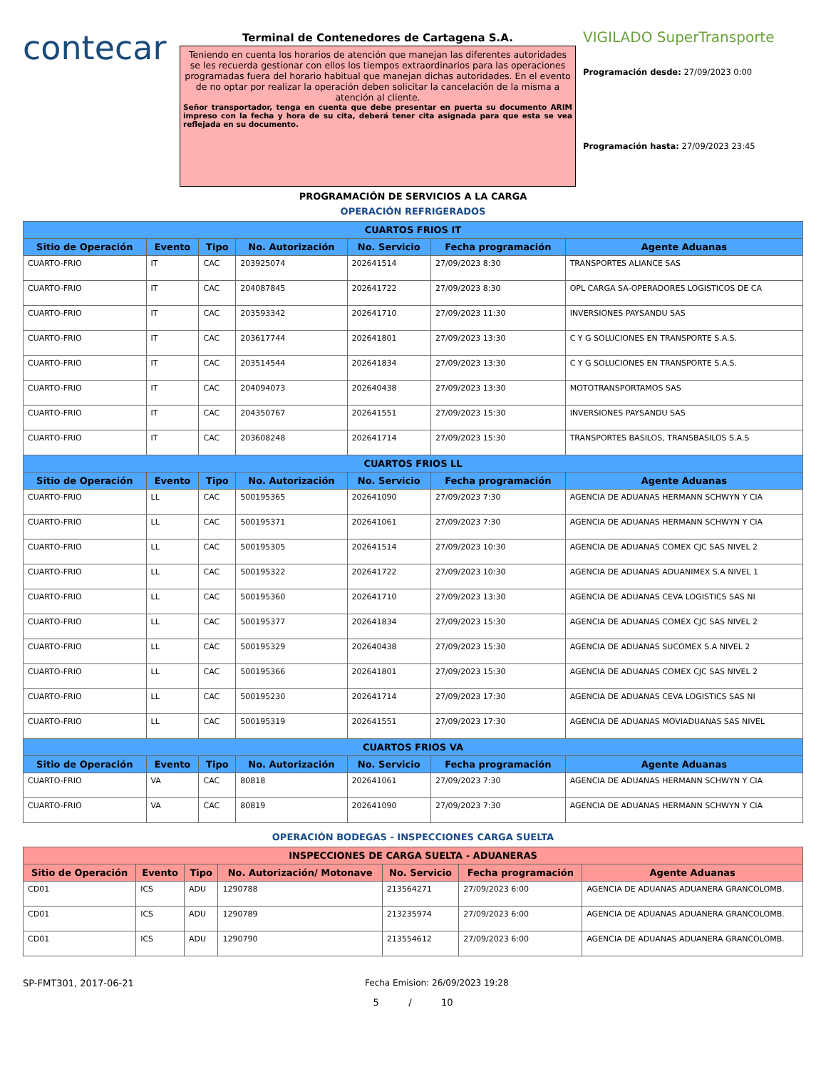contecar
Terminal de Contenedores de Cartagena S.A.
Teniendo en cuenta los horarios de atención que manejan las diferentes autoridades se les recuerda gestionar con ellos los tiempos extraordinarios para las operaciones programadas fuera del horario habitual que manejan dichas autoridades. En el evento de no optar por realizar la operación deben solicitar la cancelación de la misma a atención al cliente.
Señor transportador, tenga en cuenta que debe presentar en puerta su documento ARIM impreso con la fecha y hora de su cita, deberá tener cita asignada para que esta se vea reflejada en su documento.
VIGILADO SuperTransporte
Programación desde: 27/09/2023 0:00
Programación hasta: 27/09/2023 23:45
PROGRAMACIÓN DE SERVICIOS A LA CARGA
OPERACIÓN REFRIGERADOS
| CUARTOS FRIOS IT | | | | | | |
| --- | --- | --- | --- | --- | --- | --- |
| Sitio de Operación | Evento | Tipo | No. Autorización | No. Servicio | Fecha programación | Agente Aduanas |
| CUARTO-FRIO | IT | CAC | 203925074 | 202641514 | 27/09/2023 8:30 | TRANSPORTES ALIANCE SAS |
| CUARTO-FRIO | IT | CAC | 204087845 | 202641722 | 27/09/2023 8:30 | OPL CARGA SA-OPERADORES LOGISTICOS DE CA |
| CUARTO-FRIO | IT | CAC | 203593342 | 202641710 | 27/09/2023 11:30 | INVERSIONES PAYSANDU SAS |
| CUARTO-FRIO | IT | CAC | 203617744 | 202641801 | 27/09/2023 13:30 | C Y G SOLUCIONES EN TRANSPORTE S.A.S. |
| CUARTO-FRIO | IT | CAC | 203514544 | 202641834 | 27/09/2023 13:30 | C Y G SOLUCIONES EN TRANSPORTE S.A.S. |
| CUARTO-FRIO | IT | CAC | 204094073 | 202640438 | 27/09/2023 13:30 | MOTOTRANSPORTAMOS SAS |
| CUARTO-FRIO | IT | CAC | 204350767 | 202641551 | 27/09/2023 15:30 | INVERSIONES PAYSANDU SAS |
| CUARTO-FRIO | IT | CAC | 203608248 | 202641714 | 27/09/2023 15:30 | TRANSPORTES BASILOS, TRANSBASILOS S.A.S |
| CUARTOS FRIOS LL | | | | | | |
| Sitio de Operación | Evento | Tipo | No. Autorización | No. Servicio | Fecha programación | Agente Aduanas |
| CUARTO-FRIO | LL | CAC | 500195365 | 202641090 | 27/09/2023 7:30 | AGENCIA DE ADUANAS HERMANN SCHWYN Y CIA |
| CUARTO-FRIO | LL | CAC | 500195371 | 202641061 | 27/09/2023 7:30 | AGENCIA DE ADUANAS HERMANN SCHWYN Y CIA |
| CUARTO-FRIO | LL | CAC | 500195305 | 202641514 | 27/09/2023 10:30 | AGENCIA DE ADUANAS COMEX CJC SAS NIVEL 2 |
| CUARTO-FRIO | LL | CAC | 500195322 | 202641722 | 27/09/2023 10:30 | AGENCIA DE ADUANAS ADUANIMEX S.A NIVEL 1 |
| CUARTO-FRIO | LL | CAC | 500195360 | 202641710 | 27/09/2023 13:30 | AGENCIA DE ADUANAS CEVA LOGISTICS SAS NI |
| CUARTO-FRIO | LL | CAC | 500195377 | 202641834 | 27/09/2023 15:30 | AGENCIA DE ADUANAS COMEX CJC SAS NIVEL 2 |
| CUARTO-FRIO | LL | CAC | 500195329 | 202640438 | 27/09/2023 15:30 | AGENCIA DE ADUANAS SUCOMEX S.A NIVEL 2 |
| CUARTO-FRIO | LL | CAC | 500195366 | 202641801 | 27/09/2023 15:30 | AGENCIA DE ADUANAS COMEX CJC SAS NIVEL 2 |
| CUARTO-FRIO | LL | CAC | 500195230 | 202641714 | 27/09/2023 17:30 | AGENCIA DE ADUANAS CEVA LOGISTICS SAS NI |
| CUARTO-FRIO | LL | CAC | 500195319 | 202641551 | 27/09/2023 17:30 | AGENCIA DE ADUANAS MOVIADUANAS SAS NIVEL |
| CUARTOS FRIOS VA | | | | | | |
| Sitio de Operación | Evento | Tipo | No. Autorización | No. Servicio | Fecha programación | Agente Aduanas |
| CUARTO-FRIO | VA | CAC | 80818 | 202641061 | 27/09/2023 7:30 | AGENCIA DE ADUANAS HERMANN SCHWYN Y CIA |
| CUARTO-FRIO | VA | CAC | 80819 | 202641090 | 27/09/2023 7:30 | AGENCIA DE ADUANAS HERMANN SCHWYN Y CIA |
OPERACIÓN BODEGAS - INSPECCIONES CARGA SUELTA
| INSPECCIONES DE CARGA SUELTA - ADUANERAS | | | | | | |
| --- | --- | --- | --- | --- | --- | --- |
| Sitio de Operación | Evento | Tipo | No. Autorización/ Motonave | No. Servicio | Fecha programación | Agente Aduanas |
| CD01 | ICS | ADU | 1290788 | 213564271 | 27/09/2023 6:00 | AGENCIA DE ADUANAS ADUANERA GRANCOLOMB. |
| CD01 | ICS | ADU | 1290789 | 213235974 | 27/09/2023 6:00 | AGENCIA DE ADUANAS ADUANERA GRANCOLOMB. |
| CD01 | ICS | ADU | 1290790 | 213554612 | 27/09/2023 6:00 | AGENCIA DE ADUANAS ADUANERA GRANCOLOMB. |
SP-FMT301, 2017-06-21 Fecha Emision: 26/09/2023 19:28
5 / 10